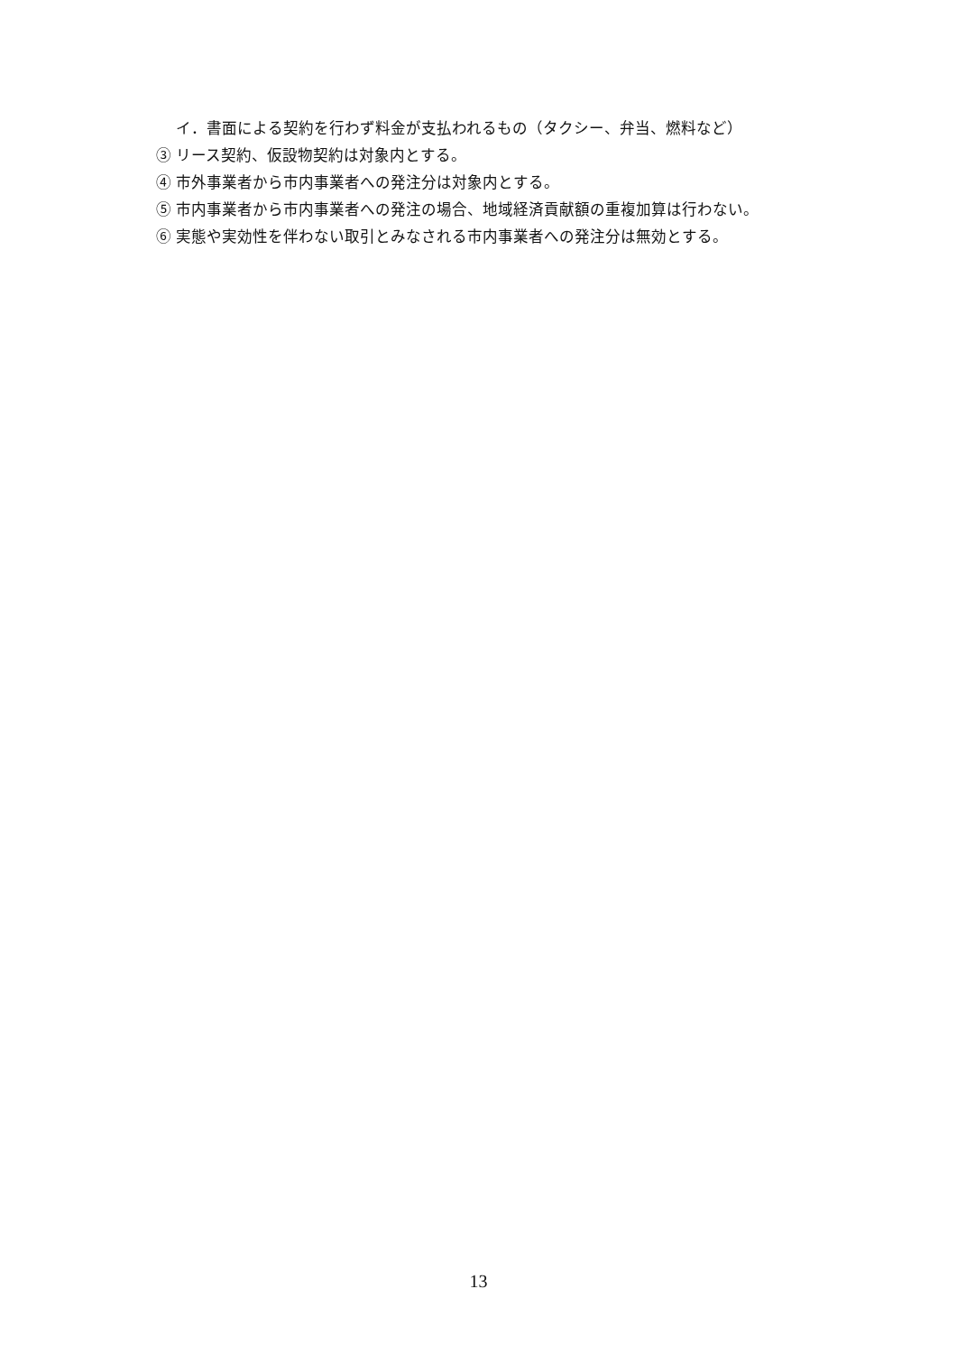イ．書面による契約を行わず料金が支払われるもの（タクシー、弁当、燃料など）
③ リース契約、仮設物契約は対象内とする。
④ 市外事業者から市内事業者への発注分は対象内とする。
⑤ 市内事業者から市内事業者への発注の場合、地域経済貢献額の重複加算は行わない。
⑥ 実態や実効性を伴わない取引とみなされる市内事業者への発注分は無効とする。
13